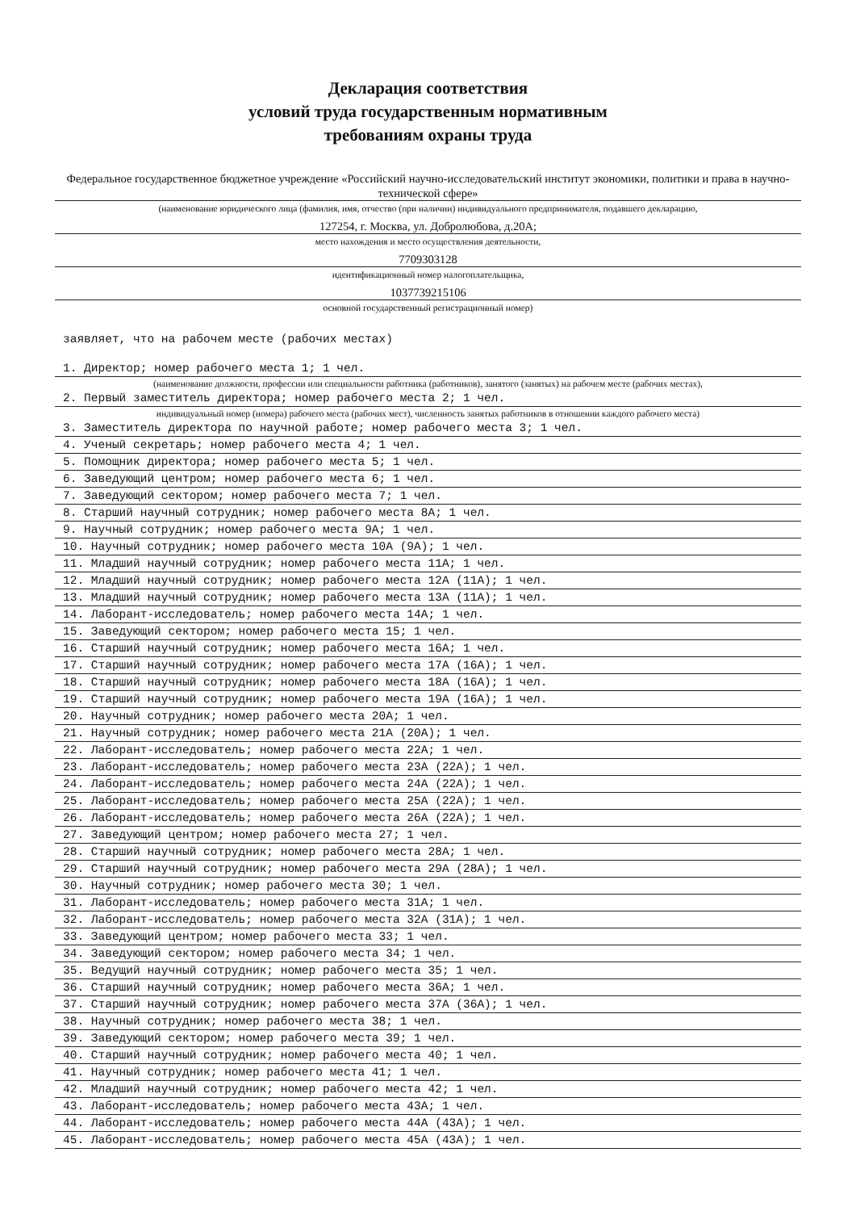Декларация соответствия
условий труда государственным нормативным
требованиям охраны труда
Федеральное государственное бюджетное учреждение «Российский научно-исследовательский институт экономики, политики и права в научно-технической сфере»
(наименование юридического лица (фамилия, имя, отчество (при наличии) индивидуального предпринимателя, подавшего декларацию,
127254, г. Москва, ул. Добролюбова, д.20А;
место нахождения и место осуществления деятельности,
7709303128
идентификационный номер налогоплательщика,
1037739215106
основной государственный регистрационный номер)
заявляет, что на рабочем месте (рабочих местах)
1. Директор; номер рабочего места 1; 1 чел.
(наименование должности, профессии или специальности работника (работников), занятого (занятых) на рабочем месте (рабочих местах),
2. Первый заместитель директора; номер рабочего места 2; 1 чел.
индивидуальный номер (номера) рабочего места (рабочих мест), численность занятых работников в отношении каждого рабочего места)
3. Заместитель директора по научной работе; номер рабочего места 3; 1 чел.
4. Ученый секретарь; номер рабочего места 4; 1 чел.
5. Помощник директора; номер рабочего места 5; 1 чел.
6. Заведующий центром; номер рабочего места 6; 1 чел.
7. Заведующий сектором; номер рабочего места 7; 1 чел.
8. Старший научный сотрудник; номер рабочего места 8А; 1 чел.
9. Научный сотрудник; номер рабочего места 9А; 1 чел.
10. Научный сотрудник; номер рабочего места 10А (9А); 1 чел.
11. Младший научный сотрудник; номер рабочего места 11А; 1 чел.
12. Младший научный сотрудник; номер рабочего места 12А (11А); 1 чел.
13. Младший научный сотрудник; номер рабочего места 13А (11А); 1 чел.
14. Лаборант-исследователь; номер рабочего места 14А; 1 чел.
15. Заведующий сектором; номер рабочего места 15; 1 чел.
16. Старший научный сотрудник; номер рабочего места 16А; 1 чел.
17. Старший научный сотрудник; номер рабочего места 17А (16А); 1 чел.
18. Старший научный сотрудник; номер рабочего места 18А (16А); 1 чел.
19. Старший научный сотрудник; номер рабочего места 19А (16А); 1 чел.
20. Научный сотрудник; номер рабочего места 20А; 1 чел.
21. Научный сотрудник; номер рабочего места 21А (20А); 1 чел.
22. Лаборант-исследователь; номер рабочего места 22А; 1 чел.
23. Лаборант-исследователь; номер рабочего места 23А (22А); 1 чел.
24. Лаборант-исследователь; номер рабочего места 24А (22А); 1 чел.
25. Лаборант-исследователь; номер рабочего места 25А (22А); 1 чел.
26. Лаборант-исследователь; номер рабочего места 26А (22А); 1 чел.
27. Заведующий центром; номер рабочего места 27; 1 чел.
28. Старший научный сотрудник; номер рабочего места 28А; 1 чел.
29. Старший научный сотрудник; номер рабочего места 29А (28А); 1 чел.
30. Научный сотрудник; номер рабочего места 30; 1 чел.
31. Лаборант-исследователь; номер рабочего места 31А; 1 чел.
32. Лаборант-исследователь; номер рабочего места 32А (31А); 1 чел.
33. Заведующий центром; номер рабочего места 33; 1 чел.
34. Заведующий сектором; номер рабочего места 34; 1 чел.
35. Ведущий научный сотрудник; номер рабочего места 35; 1 чел.
36. Старший научный сотрудник; номер рабочего места 36А; 1 чел.
37. Старший научный сотрудник; номер рабочего места 37А (36А); 1 чел.
38. Научный сотрудник; номер рабочего места 38; 1 чел.
39. Заведующий сектором; номер рабочего места 39; 1 чел.
40. Старший научный сотрудник; номер рабочего места 40; 1 чел.
41. Научный сотрудник; номер рабочего места 41; 1 чел.
42. Младший научный сотрудник; номер рабочего места 42; 1 чел.
43. Лаборант-исследователь; номер рабочего места 43А; 1 чел.
44. Лаборант-исследователь; номер рабочего места 44А (43А); 1 чел.
45. Лаборант-исследователь; номер рабочего места 45А (43А); 1 чел.